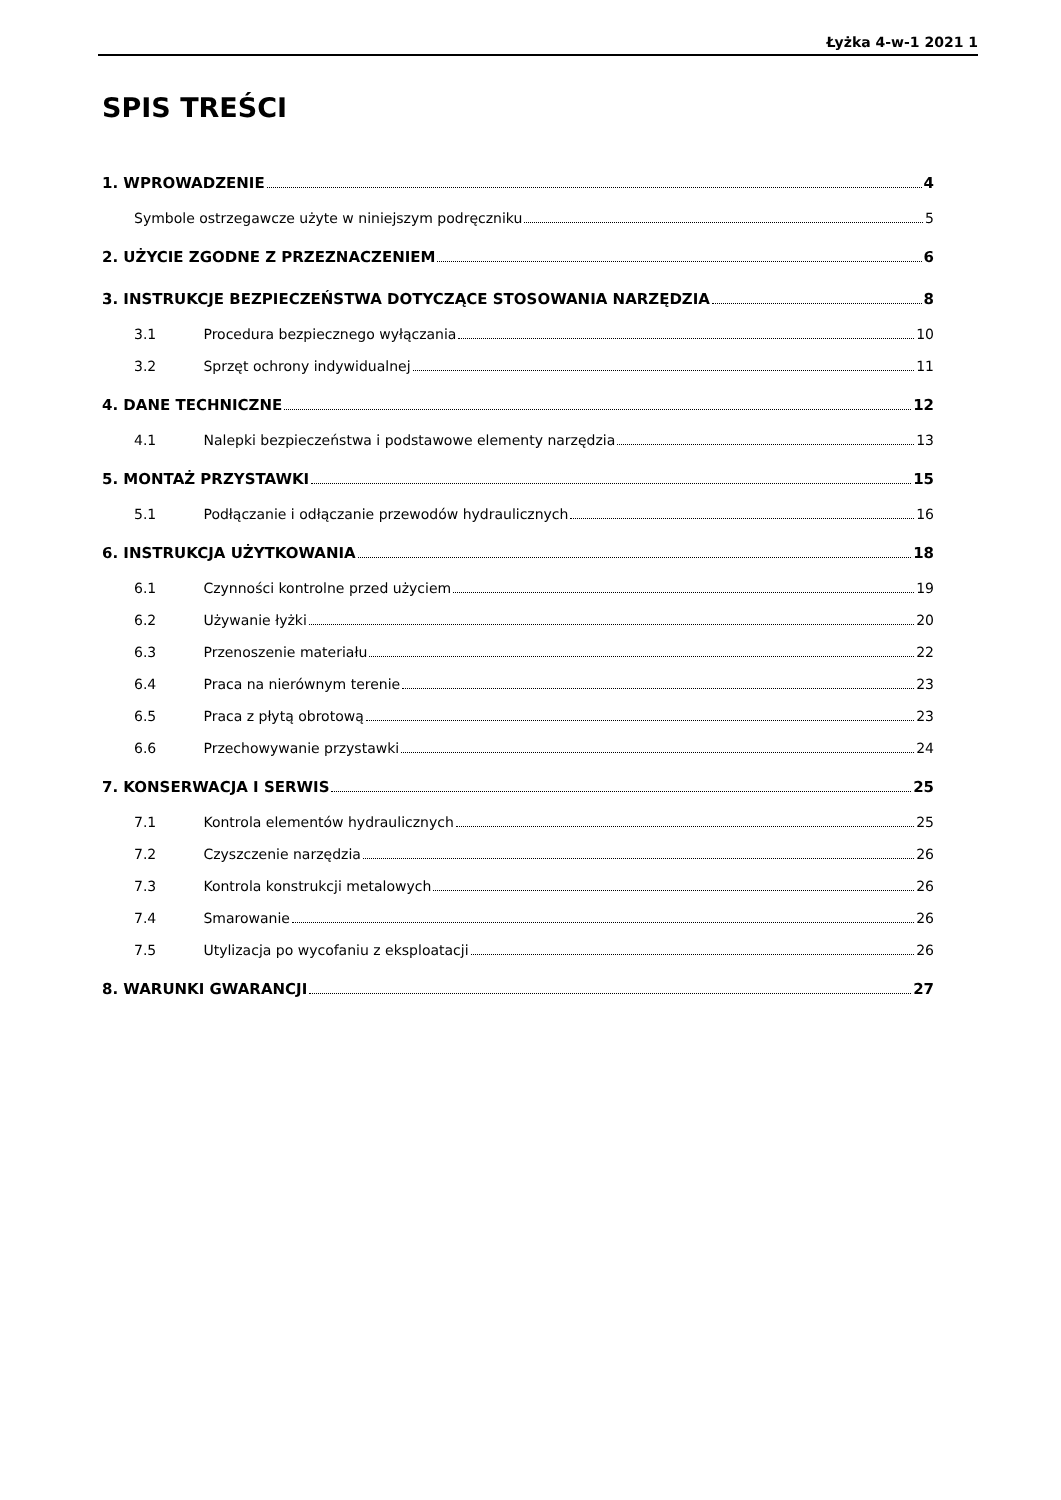Łyżka 4-w-1 2021 1
SPIS TREŚCI
1. WPROWADZENIE 4
Symbole ostrzegawcze użyte w niniejszym podręczniku 5
2. UŻYCIE ZGODNE Z PRZEZNACZENIEM 6
3. INSTRUKCJE BEZPIECZEŃSTWA DOTYCZĄCE STOSOWANIA NARZĘDZIA 8
3.1 Procedura bezpiecznego wyłączania 10
3.2 Sprzęt ochrony indywidualnej 11
4. DANE TECHNICZNE 12
4.1 Nalepki bezpieczeństwa i podstawowe elementy narzędzia 13
5. MONTAŻ PRZYSTAWKI 15
5.1 Podłączanie i odłączanie przewodów hydraulicznych 16
6. INSTRUKCJA UŻYTKOWANIA 18
6.1 Czynności kontrolne przed użyciem 19
6.2 Używanie łyżki 20
6.3 Przenoszenie materiału 22
6.4 Praca na nierównym terenie 23
6.5 Praca z płytą obrotową 23
6.6 Przechowywanie przystawki 24
7. KONSERWACJA I SERWIS 25
7.1 Kontrola elementów hydraulicznych 25
7.2 Czyszczenie narzędzia 26
7.3 Kontrola konstrukcji metalowych 26
7.4 Smarowanie 26
7.5 Utylizacja po wycofaniu z eksploatacji 26
8. WARUNKI GWARANCJI 27